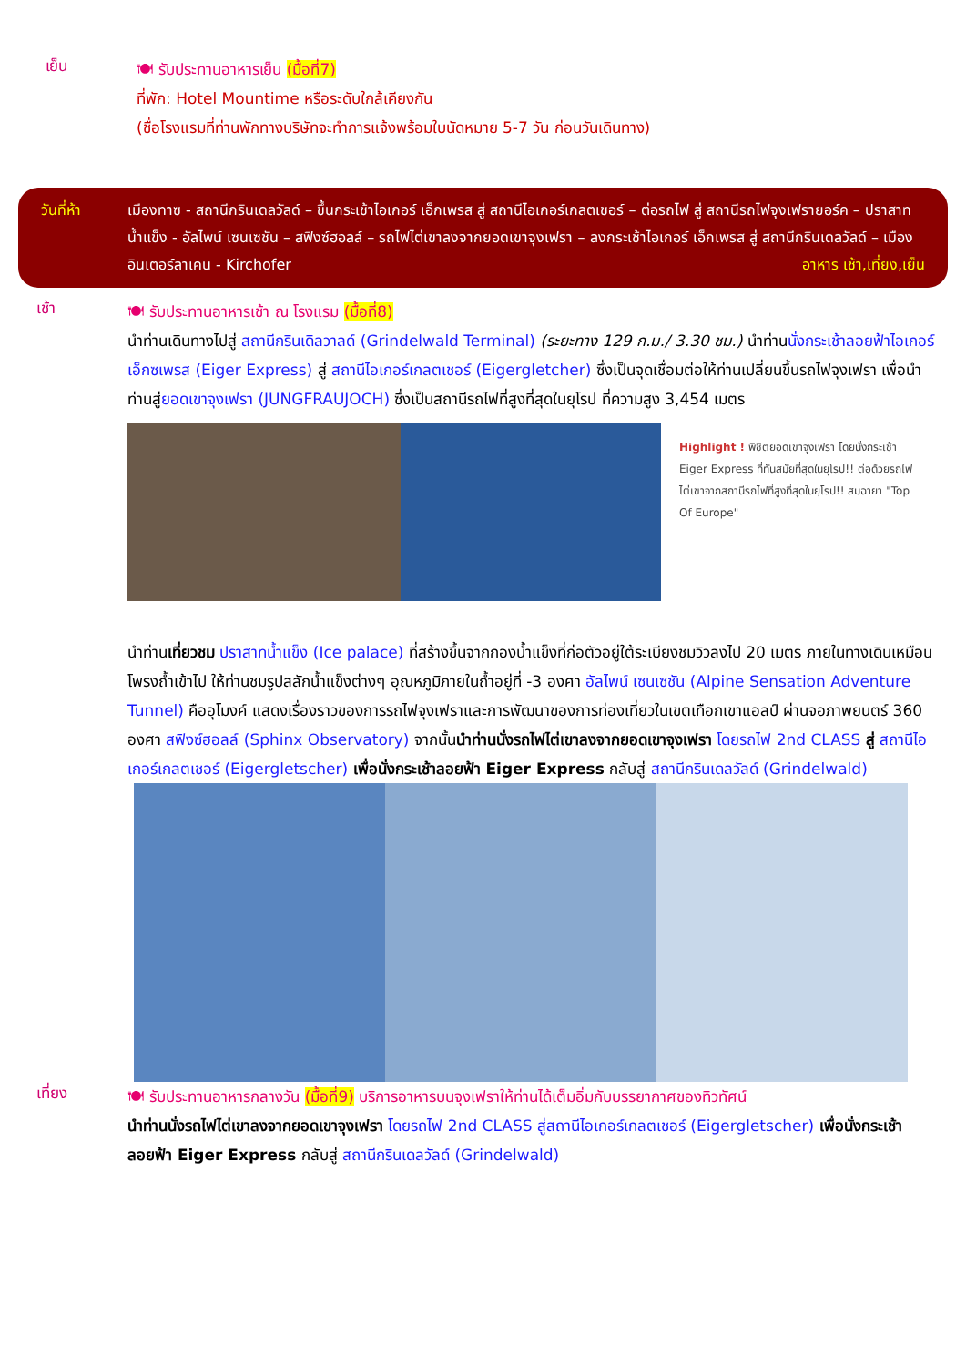เย็น
🍽 รับประทานอาหารเย็น (มื้อที่7)
ที่พัก: Hotel Mountime หรือระดับใกล้เคียงกัน
(ชื่อโรงแรมที่ท่านพักทางบริษัทจะทำการแจ้งพร้อมใบนัดหมาย 5-7 วัน ก่อนวันเดินทาง)
วันที่ห้า เมืองทาซ - สถานีกรินเดลวัลด์ – ขึ้นกระเช้าไอเกอร์ เอ็กเพรส สู่ สถานีไอเกอร์เกลตเชอร์ – ต่อรถไฟ สู่ สถานีรถไฟจุงเฟรายอร์ค – ปราสาทน้ำแข็ง - อัลไพน์ เซนเซชัน – สฟิงซ์ฮอลล์ – รถไฟไต่เขาลงจากยอดเขาจุงเฟรา – ลงกระเช้าไอเกอร์ เอ็กเพรส สู่ สถานีกรินเดลวัลด์ – เมืองอินเตอร์ลาเคน - Kirchofer อาหาร เช้า,เที่ยง,เย็น
เช้า
🍽 รับประทานอาหารเช้า ณ โรงแรม (มื้อที่8)
นำท่านเดินทางไปสู่ สถานีกรินเดิลวาลด์ (Grindelwald Terminal) (ระยะทาง 129 ก.ม./ 3.30 ชม.) นำท่านนั่งกระเช้าลอยฟ้าไอเกอร์เอ็กซเพรส (Eiger Express) สู่ สถานีไอเกอร์เกลตเชอร์ (Eigergletcher) ซึ่งเป็นจุดเชื่อมต่อให้ท่านเปลี่ยนขึ้นรถไฟจุงเฟรา เพื่อนำท่านสู่ยอดเขาจุงเฟรา (JUNGFRAUJOCH) ซึ่งเป็นสถานีรถไฟที่สูงที่สุดในยุโรป ที่ความสูง 3,454 เมตร
Highlight ! พิชิตยอดเขาจุงเฟรา โดยนั่งกระเช้า Eiger Express ที่ทันสมัยที่สุดในยุโรป!! ต่อด้วยรถไฟไต่เขาจากสถานีรถไฟที่สูงที่สุดในยุโรป!! สมฉายา "Top Of Europe"
นำท่านเที่ยวชม ปราสาทน้ำแข็ง (Ice palace) ที่สร้างขึ้นจากกองน้ำแข็งที่ก่อตัวอยู่ใต้ระเบียงชมวิวลงไป 20 เมตร ภายในทางเดินเหมือนโพรงถ้ำเข้าไป ให้ท่านชมรูปสลักน้ำแข็งต่างๆ อุณหภูมิภายในถ้ำอยู่ที่ -3 องศา อัลไพน์ เซนเซชัน (Alpine Sensation Adventure Tunnel) คืออุโมงค์ แสดงเรื่องราวของการรถไฟจุงเฟราและการพัฒนาของการท่องเที่ยวในเขตเทือกเขาแอลป์ ผ่านจอภาพยนตร์ 360 องศา สฟิงซ์ฮอลล์ (Sphinx Observatory) จากนั้นนำท่านนั่งรถไฟไต่เขาลงจากยอดเขาจุงเฟรา โดยรถไฟ 2nd CLASS สู่ สถานีไอเกอร์เกลตเชอร์ (Eigergletscher) เพื่อนั่งกระเช้าลอยฟ้า Eiger Express กลับสู่ สถานีกรินเดลวัลด์ (Grindelwald)
เที่ยง
🍽 รับประทานอาหารกลางวัน (มื้อที่9) บริการอาหารบนจุงเฟราให้ท่านได้เต็มอิ่มกับบรรยากาศของทิวทัศน์
นำท่านนั่งรถไฟไต่เขาลงจากยอดเขาจุงเฟรา โดยรถไฟ 2nd CLASS สู่สถานีไอเกอร์เกลตเชอร์ (Eigergletscher) เพื่อนั่งกระเช้าลอยฟ้า Eiger Express กลับสู่ สถานีกรินเดลวัลด์ (Grindelwald)